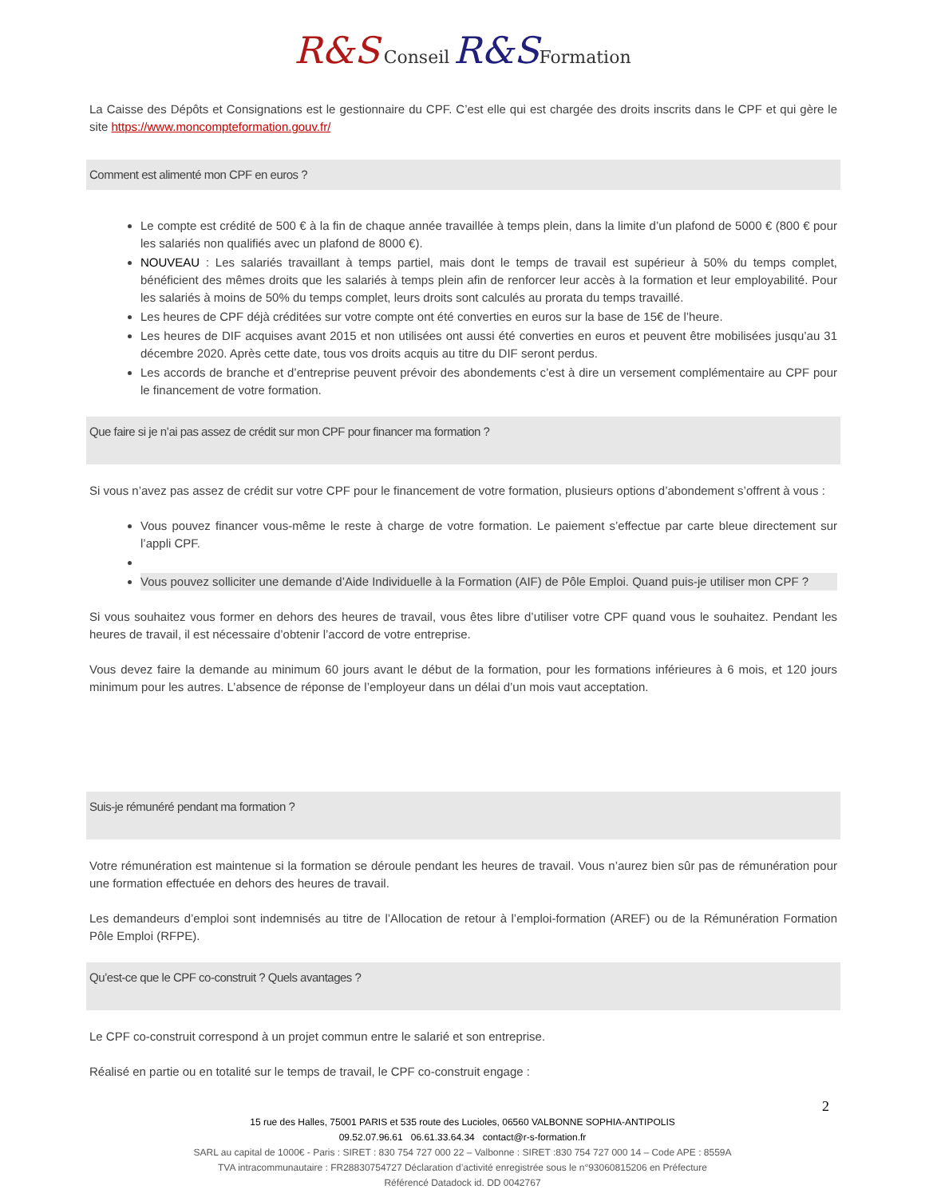R&S Conseil R&S Formation
La Caisse des Dépôts et Consignations est le gestionnaire du CPF. C’est elle qui est chargée des droits inscrits dans le CPF et qui gère le site https://www.moncompteformation.gouv.fr/
Comment est alimenté mon CPF en euros ?
Le compte est crédité de 500 € à la fin de chaque année travaillée à temps plein, dans la limite d’un plafond de 5000 € (800 € pour les salariés non qualifiés avec un plafond de 8000 €).
NOUVEAU : Les salariés travaillant à temps partiel, mais dont le temps de travail est supérieur à 50% du temps complet, bénéficient des mêmes droits que les salariés à temps plein afin de renforcer leur accès à la formation et leur employabilité. Pour les salariés à moins de 50% du temps complet, leurs droits sont calculés au prorata du temps travaillé.
Les heures de CPF déjà créditées sur votre compte ont été converties en euros sur la base de 15€ de l’heure.
Les heures de DIF acquises avant 2015 et non utilisées ont aussi été converties en euros et peuvent être mobilisées jusqu’au 31 décembre 2020. Après cette date, tous vos droits acquis au titre du DIF seront perdus.
Les accords de branche et d’entreprise peuvent prévoir des abondements c’est à dire un versement complémentaire au CPF pour le financement de votre formation.
Que faire si je n’ai pas assez de crédit sur mon CPF pour financer ma formation ?
Si vous n’avez pas assez de crédit sur votre CPF pour le financement de votre formation, plusieurs options d’abondement s’offrent à vous :
Vous pouvez financer vous-même le reste à charge de votre formation. Le paiement s’effectue par carte bleue directement sur l’appli CPF.
Vous pouvez solliciter une demande d’Aide Individuelle à la Formation (AIF) de Pôle Emploi. Quand puis-je utiliser mon CPF ?
Si vous souhaitez vous former en dehors des heures de travail, vous êtes libre d’utiliser votre CPF quand vous le souhaitez. Pendant les heures de travail, il est nécessaire d’obtenir l’accord de votre entreprise.
Vous devez faire la demande au minimum 60 jours avant le début de la formation, pour les formations inférieures à 6 mois, et 120 jours minimum pour les autres. L’absence de réponse de l’employeur dans un délai d’un mois vaut acceptation.
Suis-je rémunéré pendant ma formation ?
Votre rémunération est maintenue si la formation se déroule pendant les heures de travail. Vous n’aurez bien sûr pas de rémunération pour une formation effectuée en dehors des heures de travail.
Les demandeurs d’emploi sont indemnisés au titre de l’Allocation de retour à l’emploi-formation (AREF) ou de la Rémunération Formation Pôle Emploi (RFPE).
Qu’est-ce que le CPF co-construit ? Quels avantages ?
Le CPF co-construit correspond à un projet commun entre le salarié et son entreprise.
Réalisé en partie ou en totalité sur le temps de travail, le CPF co-construit engage :
2
15 rue des Halles, 75001 PARIS et 535 route des Lucioles, 06560 VALBONNE SOPHIA-ANTIPOLIS
09.52.07.96.61 06.61.33.64.34 contact@r-s-formation.fr
SARL au capital de 1000€ - Paris : SIRET : 830 754 727 000 22 – Valbonne : SIRET :830 754 727 000 14 – Code APE : 8559A
TVA intracommunautaire : FR28830754727 Déclaration d’activité enregistrée sous le n°93060815206 en Préfecture
Référencé Datadock id. DD 0042767